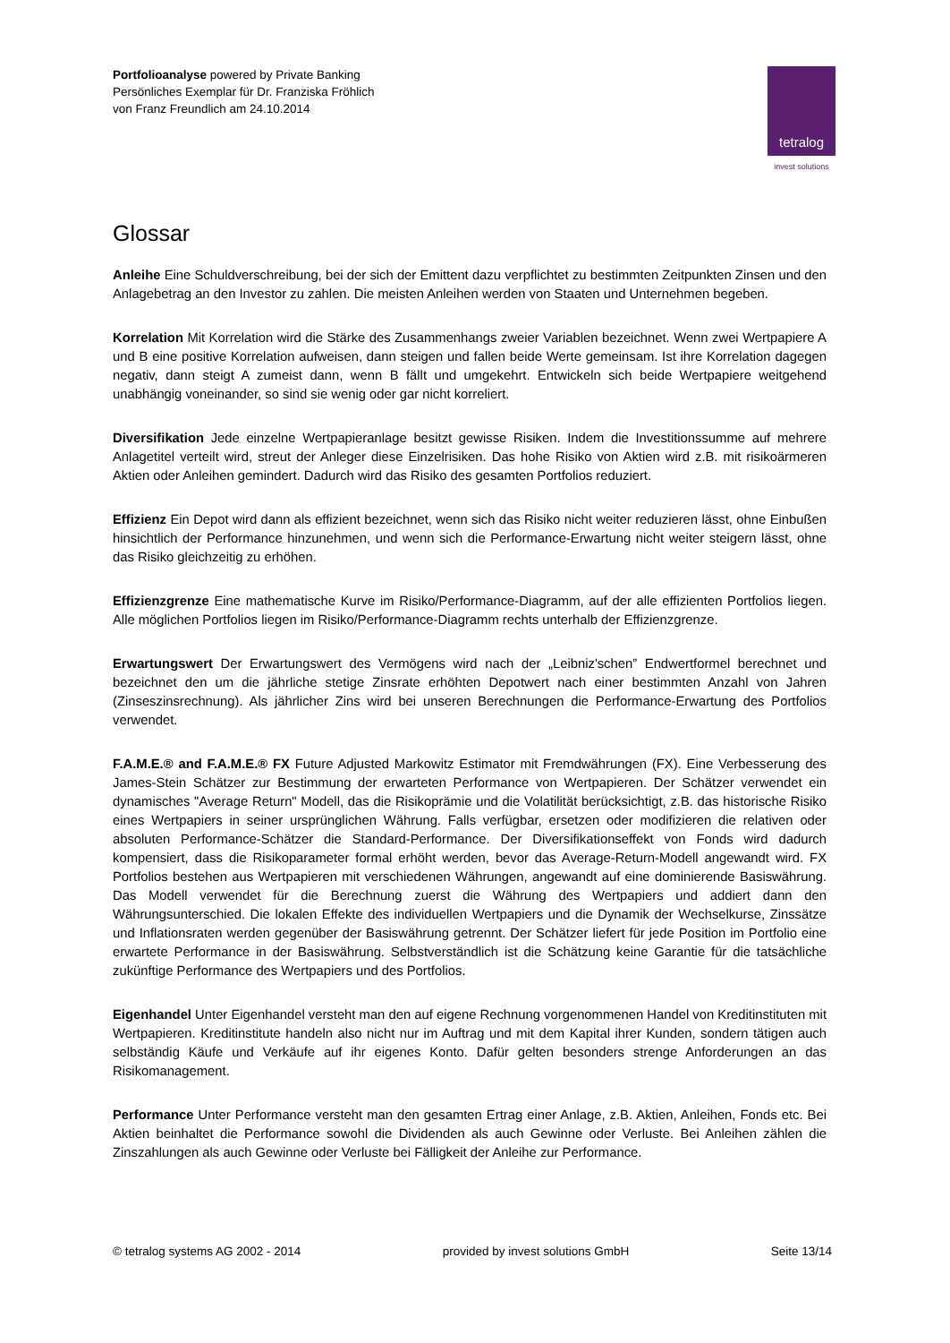Portfolioanalyse powered by Private Banking
Persönliches Exemplar für Dr. Franziska Fröhlich
von Franz Freundlich am 24.10.2014
tetralog
invest solutions
Glossar
Anleihe Eine Schuldverschreibung, bei der sich der Emittent dazu verpflichtet zu bestimmten Zeitpunkten Zinsen und den Anlagebetrag an den Investor zu zahlen. Die meisten Anleihen werden von Staaten und Unternehmen begeben.
Korrelation Mit Korrelation wird die Stärke des Zusammenhangs zweier Variablen bezeichnet. Wenn zwei Wertpapiere A und B eine positive Korrelation aufweisen, dann steigen und fallen beide Werte gemeinsam. Ist ihre Korrelation dagegen negativ, dann steigt A zumeist dann, wenn B fällt und umgekehrt. Entwickeln sich beide Wertpapiere weitgehend unabhängig voneinander, so sind sie wenig oder gar nicht korreliert.
Diversifikation Jede einzelne Wertpapieranlage besitzt gewisse Risiken. Indem die Investitionssumme auf mehrere Anlagetitel verteilt wird, streut der Anleger diese Einzelrisiken. Das hohe Risiko von Aktien wird z.B. mit risikoärmeren Aktien oder Anleihen gemindert. Dadurch wird das Risiko des gesamten Portfolios reduziert.
Effizienz Ein Depot wird dann als effizient bezeichnet, wenn sich das Risiko nicht weiter reduzieren lässt, ohne Einbußen hinsichtlich der Performance hinzunehmen, und wenn sich die Performance-Erwartung nicht weiter steigern lässt, ohne das Risiko gleichzeitig zu erhöhen.
Effizienzgrenze Eine mathematische Kurve im Risiko/Performance-Diagramm, auf der alle effizienten Portfolios liegen. Alle möglichen Portfolios liegen im Risiko/Performance-Diagramm rechts unterhalb der Effizienzgrenze.
Erwartungswert Der Erwartungswert des Vermögens wird nach der „Leibniz'schen” Endwertformel berechnet und bezeichnet den um die jährliche stetige Zinsrate erhöhten Depotwert nach einer bestimmten Anzahl von Jahren (Zinseszinsrechnung). Als jährlicher Zins wird bei unseren Berechnungen die Performance-Erwartung des Portfolios verwendet.
F.A.M.E.® and F.A.M.E.® FX Future Adjusted Markowitz Estimator mit Fremdwährungen (FX). Eine Verbesserung des James-Stein Schätzer zur Bestimmung der erwarteten Performance von Wertpapieren. Der Schätzer verwendet ein dynamisches "Average Return" Modell, das die Risikoprämie und die Volatilität berücksichtigt, z.B. das historische Risiko eines Wertpapiers in seiner ursprünglichen Währung. Falls verfügbar, ersetzen oder modifizieren die relativen oder absoluten Performance-Schätzer die Standard-Performance. Der Diversifikationseffekt von Fonds wird dadurch kompensiert, dass die Risikoparameter formal erhöht werden, bevor das Average-Return-Modell angewandt wird. FX Portfolios bestehen aus Wertpapieren mit verschiedenen Währungen, angewandt auf eine dominierende Basiswährung. Das Modell verwendet für die Berechnung zuerst die Währung des Wertpapiers und addiert dann den Währungsunterschied. Die lokalen Effekte des individuellen Wertpapiers und die Dynamik der Wechselkurse, Zinssätze und Inflationsraten werden gegenüber der Basiswährung getrennt. Der Schätzer liefert für jede Position im Portfolio eine erwartete Performance in der Basiswährung. Selbstverständlich ist die Schätzung keine Garantie für die tatsächliche zukünftige Performance des Wertpapiers und des Portfolios.
Eigenhandel Unter Eigenhandel versteht man den auf eigene Rechnung vorgenommenen Handel von Kreditinstituten mit Wertpapieren. Kreditinstitute handeln also nicht nur im Auftrag und mit dem Kapital ihrer Kunden, sondern tätigen auch selbständig Käufe und Verkäufe auf ihr eigenes Konto. Dafür gelten besonders strenge Anforderungen an das Risikomanagement.
Performance Unter Performance versteht man den gesamten Ertrag einer Anlage, z.B. Aktien, Anleihen, Fonds etc. Bei Aktien beinhaltet die Performance sowohl die Dividenden als auch Gewinne oder Verluste. Bei Anleihen zählen die Zinszahlungen als auch Gewinne oder Verluste bei Fälligkeit der Anleihe zur Performance.
© tetralog systems AG 2002 - 2014 provided by invest solutions GmbH Seite 13/14